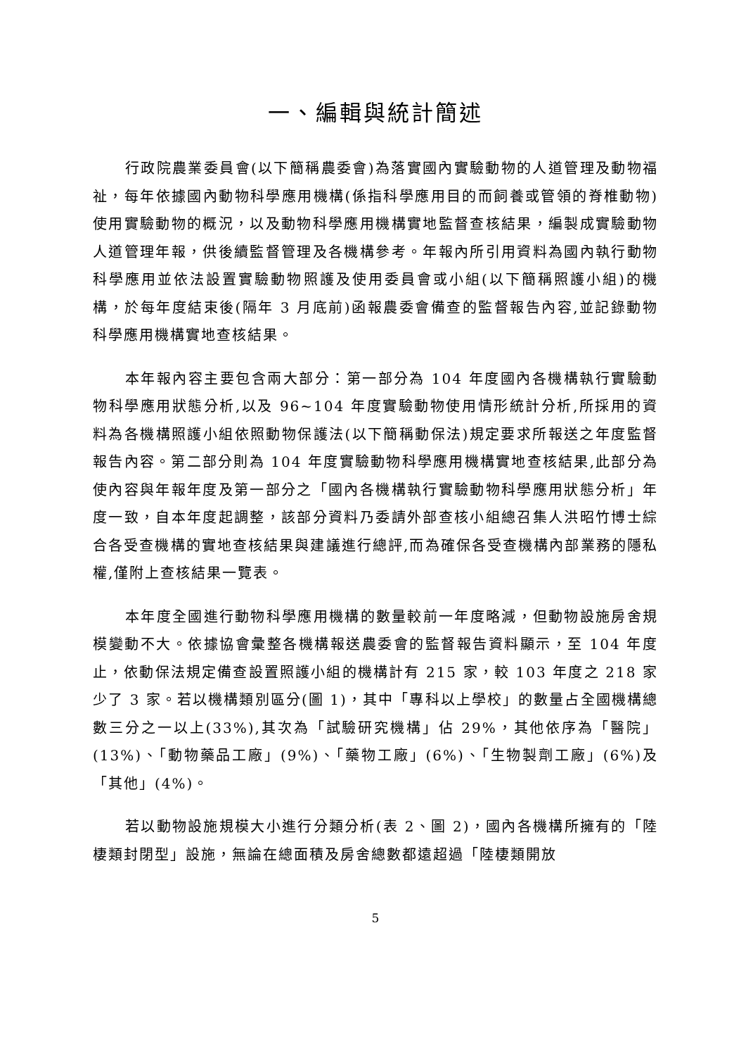一、編輯與統計簡述
行政院農業委員會(以下簡稱農委會)為落實國內實驗動物的人道管理及動物福祉，每年依據國內動物科學應用機構(係指科學應用目的而飼養或管領的脊椎動物)使用實驗動物的概況，以及動物科學應用機構實地監督查核結果，編製成實驗動物人道管理年報，供後續監督管理及各機構參考。年報內所引用資料為國內執行動物科學應用並依法設置實驗動物照護及使用委員會或小組(以下簡稱照護小組)的機構，於每年度結束後(隔年 3 月底前)函報農委會備查的監督報告內容,並記錄動物科學應用機構實地查核結果。
本年報內容主要包含兩大部分：第一部分為 104 年度國內各機構執行實驗動物科學應用狀態分析,以及 96~104 年度實驗動物使用情形統計分析,所採用的資料為各機構照護小組依照動物保護法(以下簡稱動保法)規定要求所報送之年度監督報告內容。第二部分則為 104 年度實驗動物科學應用機構實地查核結果,此部分為使內容與年報年度及第一部分之「國內各機構執行實驗動物科學應用狀態分析」年度一致，自本年度起調整，該部分資料乃委請外部查核小組總召集人洪昭竹博士綜合各受查機構的實地查核結果與建議進行總評,而為確保各受查機構內部業務的隱私權,僅附上查核結果一覽表。
本年度全國進行動物科學應用機構的數量較前一年度略減，但動物設施房舍規模變動不大。依據協會彙整各機構報送農委會的監督報告資料顯示，至 104 年度止，依動保法規定備查設置照護小組的機構計有 215 家，較 103 年度之 218 家少了 3 家。若以機構類別區分(圖 1)，其中「專科以上學校」的數量占全國機構總數三分之一以上(33%),其次為「試驗研究機構」佔 29%，其他依序為「醫院」(13%)、「動物藥品工廠」(9%)、「藥物工廠」(6%)、「生物製劑工廠」(6%)及「其他」(4%)。
若以動物設施規模大小進行分類分析(表 2、圖 2)，國內各機構所擁有的「陸棲類封閉型」設施，無論在總面積及房舍總數都遠超過「陸棲類開放
5